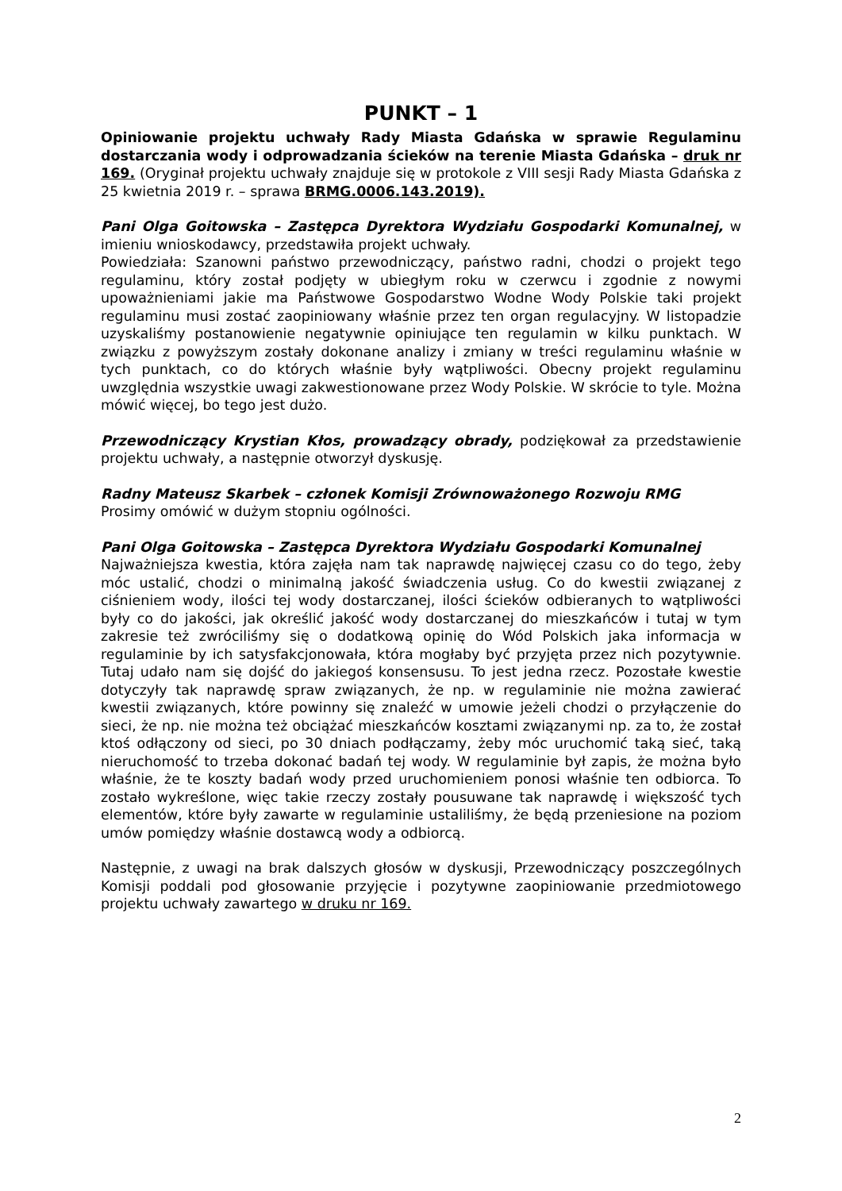PUNKT – 1
Opiniowanie projektu uchwały Rady Miasta Gdańska w sprawie Regulaminu dostarczania wody i odprowadzania ścieków na terenie Miasta Gdańska – druk nr 169. (Oryginał projektu uchwały znajduje się w protokole z VIII sesji Rady Miasta Gdańska z 25 kwietnia 2019 r. – sprawa BRMG.0006.143.2019).
Pani Olga Goitowska – Zastępca Dyrektora Wydziału Gospodarki Komunalnej, w imieniu wnioskodawcy, przedstawiła projekt uchwały.
Powiedziała: Szanowni państwo przewodniczący, państwo radni, chodzi o projekt tego regulaminu, który został podjęty w ubiegłym roku w czerwcu i zgodnie z nowymi upoważnieniami jakie ma Państwowe Gospodarstwo Wodne Wody Polskie taki projekt regulaminu musi zostać zaopiniowany właśnie przez ten organ regulacyjny. W listopadzie uzyskaliśmy postanowienie negatywnie opiniujące ten regulamin w kilku punktach. W związku z powyższym zostały dokonane analizy i zmiany w treści regulaminu właśnie w tych punktach, co do których właśnie były wątpliwości. Obecny projekt regulaminu uwzględnia wszystkie uwagi zakwestionowane przez Wody Polskie. W skrócie to tyle. Można mówić więcej, bo tego jest dużo.
Przewodniczący Krystian Kłos, prowadzący obrady, podziękował za przedstawienie projektu uchwały, a następnie otworzył dyskusję.
Radny Mateusz Skarbek – członek Komisji Zrównoważonego Rozwoju RMG
Prosimy omówić w dużym stopniu ogólności.
Pani Olga Goitowska – Zastępca Dyrektora Wydziału Gospodarki Komunalnej
Najważniejsza kwestia, która zajęła nam tak naprawdę najwięcej czasu co do tego, żeby móc ustalić, chodzi o minimalną jakość świadczenia usług. Co do kwestii związanej z ciśnieniem wody, ilości tej wody dostarczanej, ilości ścieków odbieranych to wątpliwości były co do jakości, jak określić jakość wody dostarczanej do mieszkańców i tutaj w tym zakresie też zwróciliśmy się o dodatkową opinię do Wód Polskich jaka informacja w regulaminie by ich satysfakcjonowała, która mogłaby być przyjęta przez nich pozytywnie. Tutaj udało nam się dojść do jakiegoś konsensusu. To jest jedna rzecz. Pozostałe kwestie dotyczyły tak naprawdę spraw związanych, że np. w regulaminie nie można zawierać kwestii związanych, które powinny się znaleźć w umowie jeżeli chodzi o przyłączenie do sieci, że np. nie można też obciążać mieszkańców kosztami związanymi np. za to, że został ktoś odłączony od sieci, po 30 dniach podłączamy, żeby móc uruchomić taką sieć, taką nieruchomość to trzeba dokonać badań tej wody. W regulaminie był zapis, że można było właśnie, że te koszty badań wody przed uruchomieniem ponosi właśnie ten odbiorca. To zostało wykreślone, więc takie rzeczy zostały pousuwane tak naprawdę i większość tych elementów, które były zawarte w regulaminie ustaliliśmy, że będą przeniesione na poziom umów pomiędzy właśnie dostawcą wody a odbiorcą.
Następnie, z uwagi na brak dalszych głosów w dyskusji, Przewodniczący poszczególnych Komisji poddali pod głosowanie przyjęcie i pozytywne zaopiniowanie przedmiotowego projektu uchwały zawartego w druku nr 169.
2